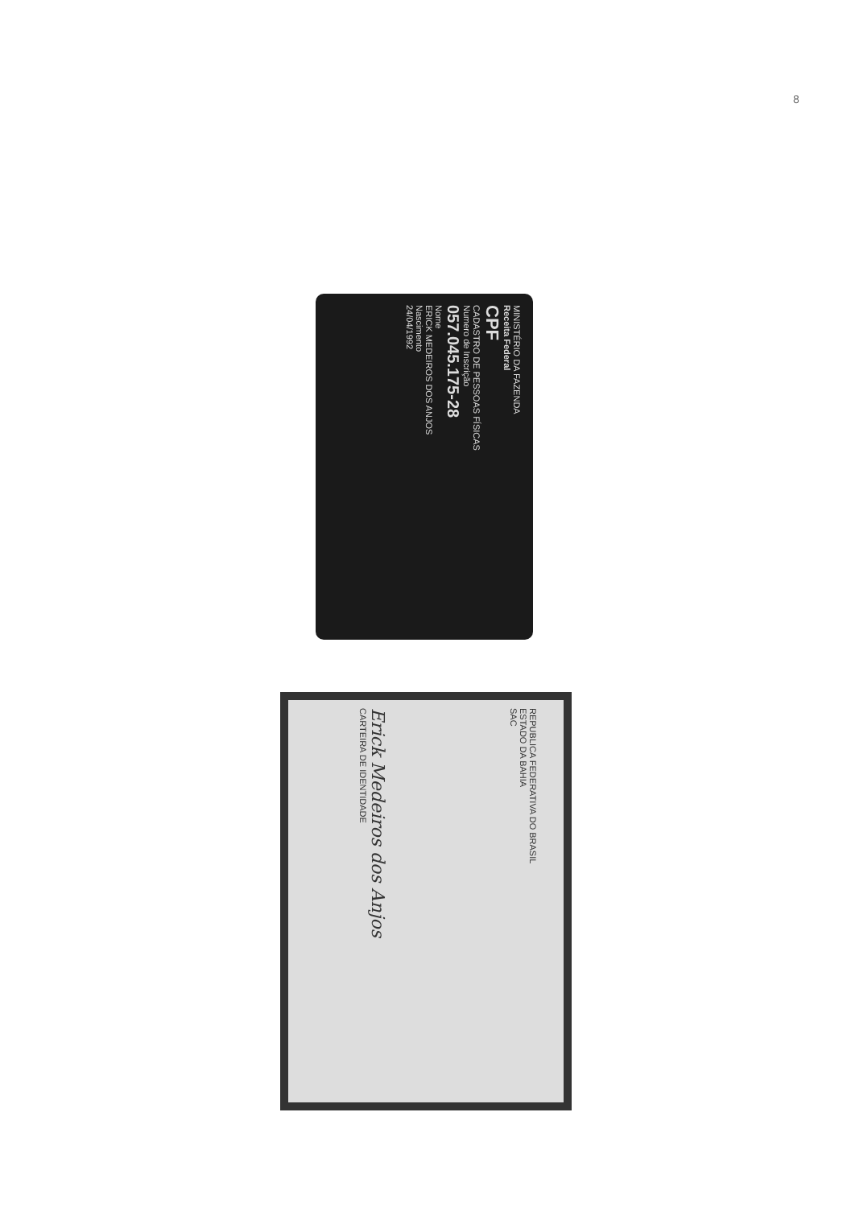8
MINISTÉRIO DA FAZENDA
Receita Federal
CPF
CADASTRO DE PESSOAS FÍSICAS
Numero de Inscrição
057.045.175-28
Nome
ERICK MEDEIROS DOS ANJOS
Nascimento
24/04/1992
REPUBLICA FEDERATIVA DO BRASIL
ESTADO DA BAHIA
SAC
Erick Medeiros dos Anjos
CARTEIRA DE IDENTIDADE